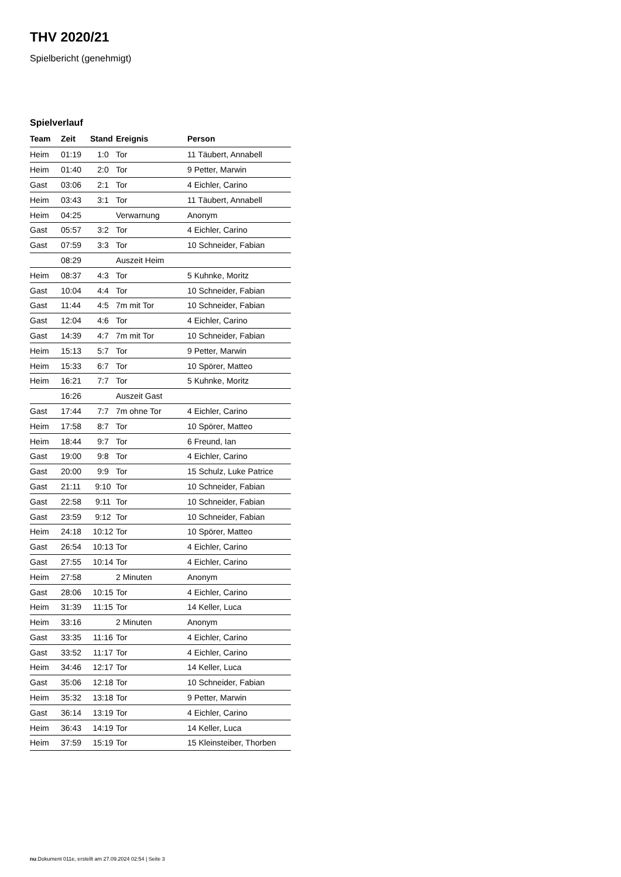THV 2020/21
Spielbericht (genehmigt)
Spielverlauf
| Team | Zeit | Stand | Ereignis | Person |
| --- | --- | --- | --- | --- |
| Heim | 01:19 | 1:0 | Tor | 11 Täubert, Annabell |
| Heim | 01:40 | 2:0 | Tor | 9 Petter, Marwin |
| Gast | 03:06 | 2:1 | Tor | 4 Eichler, Carino |
| Heim | 03:43 | 3:1 | Tor | 11 Täubert, Annabell |
| Heim | 04:25 | | Verwarnung | Anonym |
| Gast | 05:57 | 3:2 | Tor | 4 Eichler, Carino |
| Gast | 07:59 | 3:3 | Tor | 10 Schneider, Fabian |
| | 08:29 | | Auszeit Heim | |
| Heim | 08:37 | 4:3 | Tor | 5 Kuhnke, Moritz |
| Gast | 10:04 | 4:4 | Tor | 10 Schneider, Fabian |
| Gast | 11:44 | 4:5 | 7m mit Tor | 10 Schneider, Fabian |
| Gast | 12:04 | 4:6 | Tor | 4 Eichler, Carino |
| Gast | 14:39 | 4:7 | 7m mit Tor | 10 Schneider, Fabian |
| Heim | 15:13 | 5:7 | Tor | 9 Petter, Marwin |
| Heim | 15:33 | 6:7 | Tor | 10 Spörer, Matteo |
| Heim | 16:21 | 7:7 | Tor | 5 Kuhnke, Moritz |
| | 16:26 | | Auszeit Gast | |
| Gast | 17:44 | 7:7 | 7m ohne Tor | 4 Eichler, Carino |
| Heim | 17:58 | 8:7 | Tor | 10 Spörer, Matteo |
| Heim | 18:44 | 9:7 | Tor | 6 Freund, Ian |
| Gast | 19:00 | 9:8 | Tor | 4 Eichler, Carino |
| Gast | 20:00 | 9:9 | Tor | 15 Schulz, Luke Patrice |
| Gast | 21:11 | 9:10 | Tor | 10 Schneider, Fabian |
| Gast | 22:58 | 9:11 | Tor | 10 Schneider, Fabian |
| Gast | 23:59 | 9:12 | Tor | 10 Schneider, Fabian |
| Heim | 24:18 | 10:12 | Tor | 10 Spörer, Matteo |
| Gast | 26:54 | 10:13 | Tor | 4 Eichler, Carino |
| Gast | 27:55 | 10:14 | Tor | 4 Eichler, Carino |
| Heim | 27:58 | | 2 Minuten | Anonym |
| Gast | 28:06 | 10:15 | Tor | 4 Eichler, Carino |
| Heim | 31:39 | 11:15 | Tor | 14 Keller, Luca |
| Heim | 33:16 | | 2 Minuten | Anonym |
| Gast | 33:35 | 11:16 | Tor | 4 Eichler, Carino |
| Gast | 33:52 | 11:17 | Tor | 4 Eichler, Carino |
| Heim | 34:46 | 12:17 | Tor | 14 Keller, Luca |
| Gast | 35:06 | 12:18 | Tor | 10 Schneider, Fabian |
| Heim | 35:32 | 13:18 | Tor | 9 Petter, Marwin |
| Gast | 36:14 | 13:19 | Tor | 4 Eichler, Carino |
| Heim | 36:43 | 14:19 | Tor | 14 Keller, Luca |
| Heim | 37:59 | 15:19 | Tor | 15 Kleinsteiber, Thorben |
nu.Dokument 011e, erstellt am 27.09.2024 02:54 | Seite 3